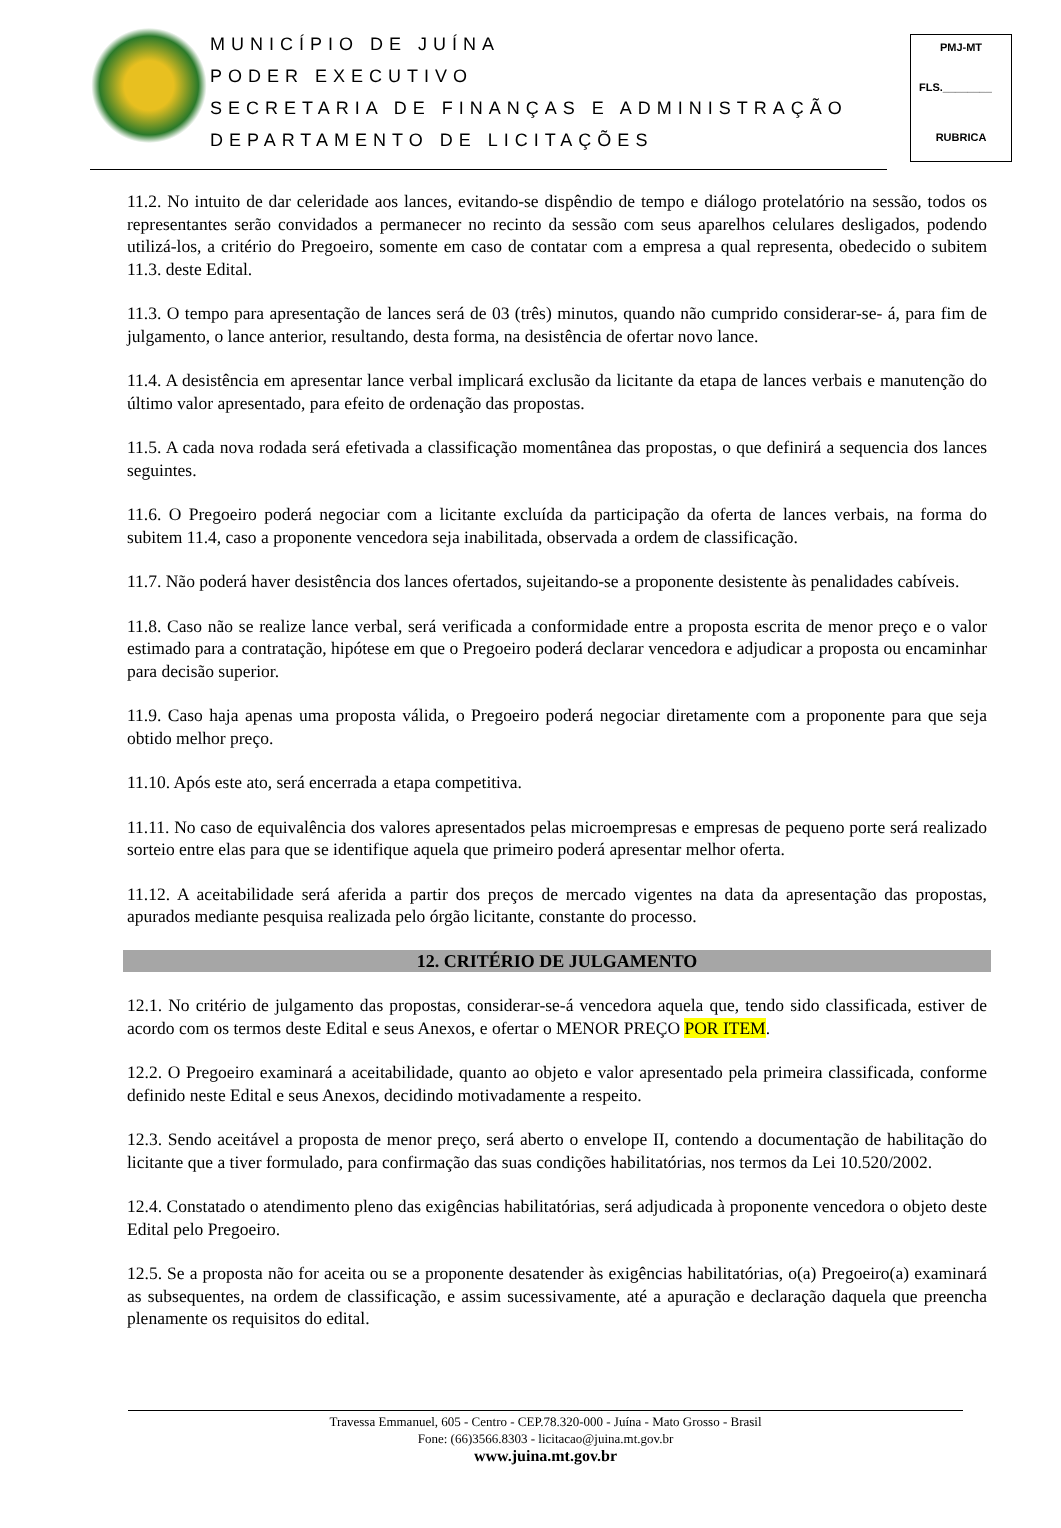MUNICÍPIO DE JUÍNA
PODER EXECUTIVO
SECRETARIA DE FINANÇAS E ADMINISTRAÇÃO
DEPARTAMENTO DE LICITAÇÕES
PMJ-MT
FLS.________
RUBRICA
11.2. No intuito de dar celeridade aos lances, evitando-se dispêndio de tempo e diálogo protelatório na sessão, todos os representantes serão convidados a permanecer no recinto da sessão com seus aparelhos celulares desligados, podendo utilizá-los, a critério do Pregoeiro, somente em caso de contatar com a empresa a qual representa, obedecido o subitem 11.3. deste Edital.
11.3. O tempo para apresentação de lances será de 03 (três) minutos, quando não cumprido considerar-se- á, para fim de julgamento, o lance anterior, resultando, desta forma, na desistência de ofertar novo lance.
11.4. A desistência em apresentar lance verbal implicará exclusão da licitante da etapa de lances verbais e manutenção do último valor apresentado, para efeito de ordenação das propostas.
11.5. A cada nova rodada será efetivada a classificação momentânea das propostas, o que definirá a sequencia dos lances seguintes.
11.6. O Pregoeiro poderá negociar com a licitante excluída da participação da oferta de lances verbais, na forma do subitem 11.4, caso a proponente vencedora seja inabilitada, observada a ordem de classificação.
11.7. Não poderá haver desistência dos lances ofertados, sujeitando-se a proponente desistente às penalidades cabíveis.
11.8. Caso não se realize lance verbal, será verificada a conformidade entre a proposta escrita de menor preço e o valor estimado para a contratação, hipótese em que o Pregoeiro poderá declarar vencedora e adjudicar a proposta ou encaminhar para decisão superior.
11.9. Caso haja apenas uma proposta válida, o Pregoeiro poderá negociar diretamente com a proponente para que seja obtido melhor preço.
11.10. Após este ato, será encerrada a etapa competitiva.
11.11. No caso de equivalência dos valores apresentados pelas microempresas e empresas de pequeno porte será realizado sorteio entre elas para que se identifique aquela que primeiro poderá apresentar melhor oferta.
11.12. A aceitabilidade será aferida a partir dos preços de mercado vigentes na data da apresentação das propostas, apurados mediante pesquisa realizada pelo órgão licitante, constante do processo.
12. CRITÉRIO DE JULGAMENTO
12.1. No critério de julgamento das propostas, considerar-se-á vencedora aquela que, tendo sido classificada, estiver de acordo com os termos deste Edital e seus Anexos, e ofertar o MENOR PREÇO POR ITEM.
12.2. O Pregoeiro examinará a aceitabilidade, quanto ao objeto e valor apresentado pela primeira classificada, conforme definido neste Edital e seus Anexos, decidindo motivadamente a respeito.
12.3. Sendo aceitável a proposta de menor preço, será aberto o envelope II, contendo a documentação de habilitação do licitante que a tiver formulado, para confirmação das suas condições habilitatórias, nos termos da Lei 10.520/2002.
12.4. Constatado o atendimento pleno das exigências habilitatórias, será adjudicada à proponente vencedora o objeto deste Edital pelo Pregoeiro.
12.5. Se a proposta não for aceita ou se a proponente desatender às exigências habilitatórias, o(a) Pregoeiro(a) examinará as subsequentes, na ordem de classificação, e assim sucessivamente, até a apuração e declaração daquela que preencha plenamente os requisitos do edital.
Travessa Emmanuel, 605 - Centro - CEP.78.320-000 - Juína - Mato Grosso - Brasil
Fone: (66)3566.8303 - licitacao@juina.mt.gov.br
www.juina.mt.gov.br